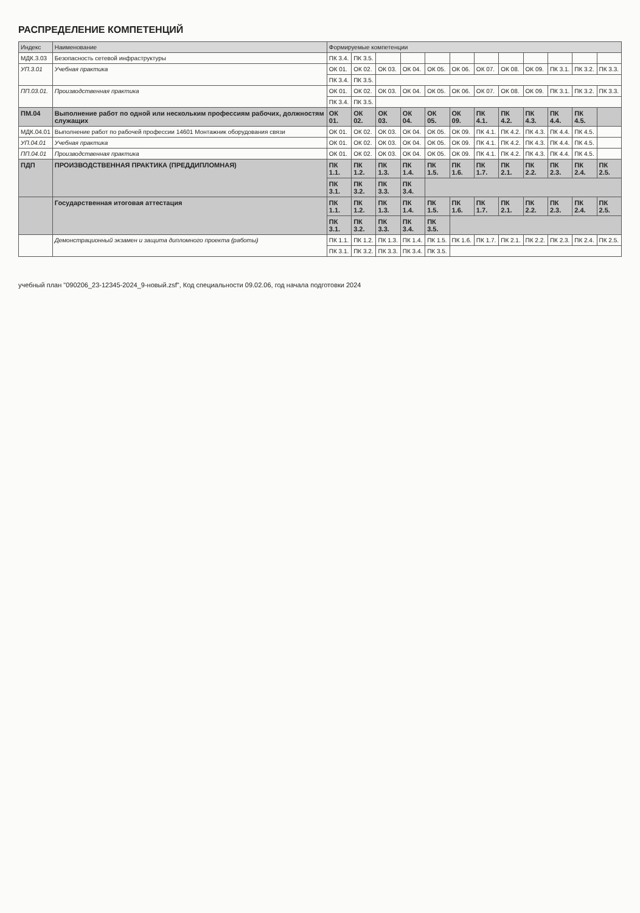РАСПРЕДЕЛЕНИЕ КОМПЕТЕНЦИЙ
| Индекс | Наименование | Формируемые компетенции | | | | | | | | | | | |
| --- | --- | --- | --- | --- | --- | --- | --- | --- | --- | --- | --- | --- | --- |
| МДК.3.03 | Безопасность сетевой инфраструктуры | ПК 3.4. | ПК 3.5. | | | | | | | | | | |
| УП.3.01 | Учебная практика | ОК 01. | ОК 02. | ОК 03. | ОК 04. | ОК 05. | ОК 06. | ОК 07. | ОК 08. | ОК 09. | ПК 3.1. | ПК 3.2. | ПК 3.3. |
| | | ПК 3.4. | ПК 3.5. | | | | | | | | | | |
| ПП.03.01. | Производственная практика | ОК 01. | ОК 02. | ОК 03. | ОК 04. | ОК 05. | ОК 06. | ОК 07. | ОК 08. | ОК 09. | ПК 3.1. | ПК 3.2. | ПК 3.3. |
| | | ПК 3.4. | ПК 3.5. | | | | | | | | | | |
| ПМ.04 | Выполнение работ по одной или нескольким профессиям рабочих, должностям служащих | ОК 01. | ОК 02. | ОК 03. | ОК 04. | ОК 05. | ОК 09. | ПК 4.1. | ПК 4.2. | ПК 4.3. | ПК 4.4. | ПК 4.5. | |
| МДК.04.01 | Выполнение работ по рабочей профессии 14601 Монтажник оборудования связи | ОК 01. | ОК 02. | ОК 03. | ОК 04. | ОК 05. | ОК 09. | ПК 4.1. | ПК 4.2. | ПК 4.3. | ПК 4.4. | ПК 4.5. | |
| УП.04.01 | Учебная практика | ОК 01. | ОК 02. | ОК 03. | ОК 04. | ОК 05. | ОК 09. | ПК 4.1. | ПК 4.2. | ПК 4.3. | ПК 4.4. | ПК 4.5. | |
| ПП.04.01 | Производственная практика | ОК 01. | ОК 02. | ОК 03. | ОК 04. | ОК 05. | ОК 09. | ПК 4.1. | ПК 4.2. | ПК 4.3. | ПК 4.4. | ПК 4.5. | |
| ПДП | ПРОИЗВОДСТВЕННАЯ ПРАКТИКА (ПРЕДДИПЛОМНАЯ) | ПК 1.1. | ПК 1.2. | ПК 1.3. | ПК 1.4. | ПК 1.5. | ПК 1.6. | ПК 1.7. | ПК 2.1. | ПК 2.2. | ПК 2.3. | ПК 2.4. | ПК 2.5. |
| | | ПК 3.1. | ПК 3.2. | ПК 3.3. | ПК 3.4. | | | | | | | | |
| | Государственная итоговая аттестация | ПК 1.1. | ПК 1.2. | ПК 1.3. | ПК 1.4. | ПК 1.5. | ПК 1.6. | ПК 1.7. | ПК 2.1. | ПК 2.2. | ПК 2.3. | ПК 2.4. | ПК 2.5. |
| | | ПК 3.1. | ПК 3.2. | ПК 3.3. | ПК 3.4. | ПК 3.5. | | | | | | | |
| | Демонстрационный экзамен и защита дипломного проекта (работы) | ПК 1.1. | ПК 1.2. | ПК 1.3. | ПК 1.4. | ПК 1.5. | ПК 1.6. | ПК 1.7. | ПК 2.1. | ПК 2.2. | ПК 2.3. | ПК 2.4. | ПК 2.5. |
| | | ПК 3.1. | ПК 3.2. | ПК 3.3. | ПК 3.4. | ПК 3.5. | | | | | | | |
учебный план "090206_23-12345-2024_9-новый.zsf", Код специальности 09.02.06, год начала подготовки 2024